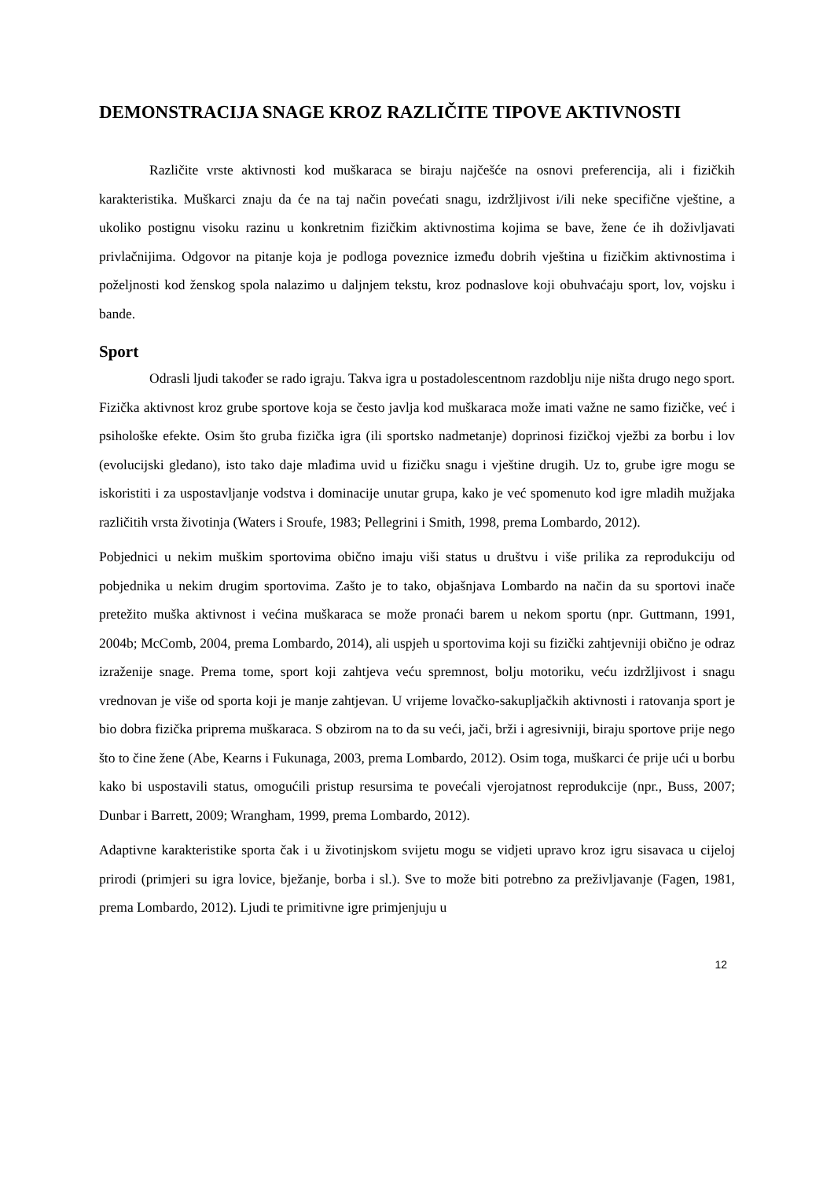DEMONSTRACIJA SNAGE KROZ RAZLIČITE TIPOVE AKTIVNOSTI
Različite vrste aktivnosti kod muškaraca se biraju najčešće na osnovi preferencija, ali i fizičkih karakteristika. Muškarci znaju da će na taj način povećati snagu, izdržljivost i/ili neke specifične vještine, a ukoliko postignu visoku razinu u konkretnim fizičkim aktivnostima kojima se bave, žene će ih doživljavati privlačnijima. Odgovor na pitanje koja je podloga poveznice između dobrih vještina u fizičkim aktivnostima i poželjnosti kod ženskog spola nalazimo u daljnjem tekstu, kroz podnaslove koji obuhvaćaju sport, lov, vojsku i bande.
Sport
Odrasli ljudi također se rado igraju. Takva igra u postadolescentnom razdoblju nije ništa drugo nego sport. Fizička aktivnost kroz grube sportove koja se često javlja kod muškaraca može imati važne ne samo fizičke, već i psihološke efekte. Osim što gruba fizička igra (ili sportsko nadmetanje) doprinosi fizičkoj vježbi za borbu i lov (evolucijski gledano), isto tako daje mlađima uvid u fizičku snagu i vještine drugih. Uz to, grube igre mogu se iskoristiti i za uspostavljanje vodstva i dominacije unutar grupa, kako je već spomenuto kod igre mladih mužjaka različitih vrsta životinja (Waters i Sroufe, 1983; Pellegrini i Smith, 1998, prema Lombardo, 2012).
Pobjednici u nekim muškim sportovima obično imaju viši status u društvu i više prilika za reprodukciju od pobjednika u nekim drugim sportovima. Zašto je to tako, objašnjava Lombardo na način da su sportovi inače pretežito muška aktivnost i većina muškaraca se može pronaći barem u nekom sportu (npr. Guttmann, 1991, 2004b; McComb, 2004, prema Lombardo, 2014), ali uspjeh u sportovima koji su fizički zahtjevniji obično je odraz izraženije snage. Prema tome, sport koji zahtjeva veću spremnost, bolju motoriku, veću izdržljivost i snagu vrednovan je više od sporta koji je manje zahtjevan. U vrijeme lovačko-sakupljačkih aktivnosti i ratovanja sport je bio dobra fizička priprema muškaraca. S obzirom na to da su veći, jači, brži i agresivniji, biraju sportove prije nego što to čine žene (Abe, Kearns i Fukunaga, 2003, prema Lombardo, 2012). Osim toga, muškarci će prije ući u borbu kako bi uspostavili status, omogućili pristup resursima te povećali vjerojatnost reprodukcije (npr., Buss, 2007; Dunbar i Barrett, 2009; Wrangham, 1999, prema Lombardo, 2012).
Adaptivne karakteristike sporta čak i u životinjskom svijetu mogu se vidjeti upravo kroz igru sisavaca u cijeloj prirodi (primjeri su igra lovice, bježanje, borba i sl.). Sve to može biti potrebno za preživljavanje (Fagen, 1981, prema Lombardo, 2012). Ljudi te primitivne igre primjenjuju u
12